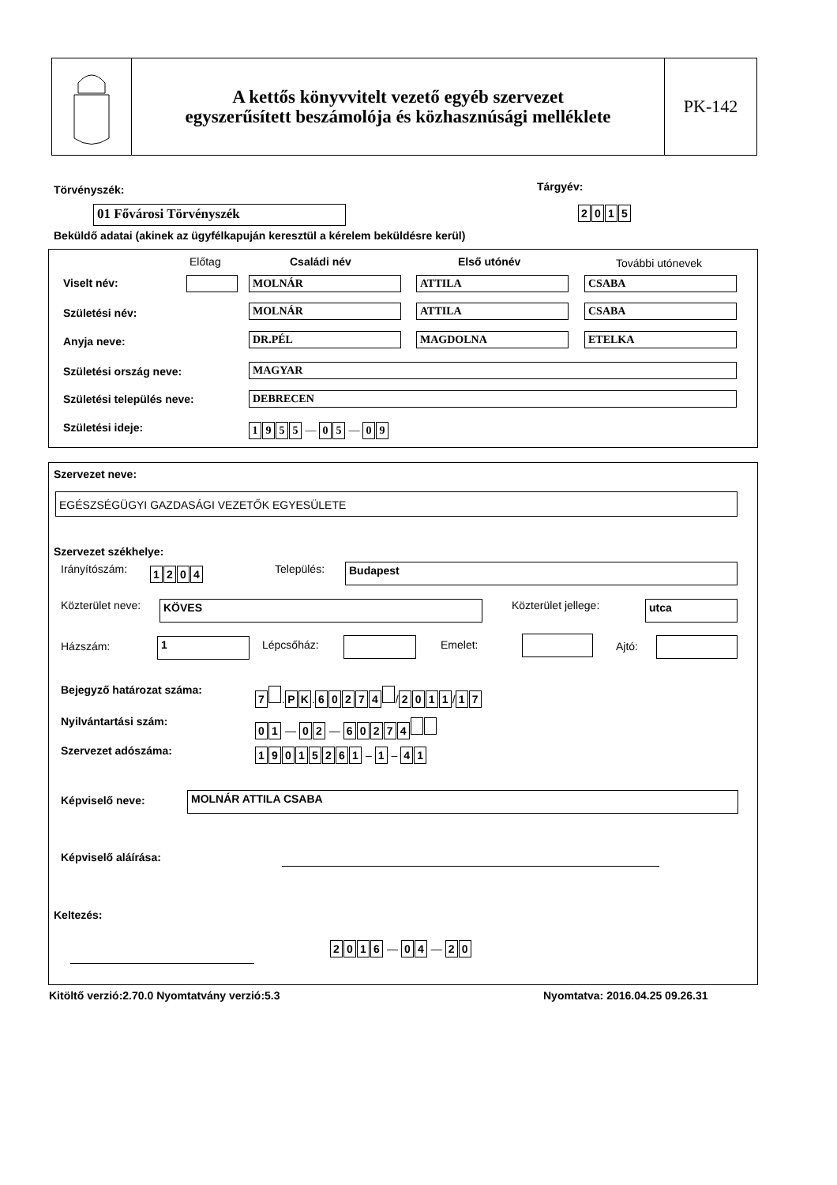A kettős könyvvitelt vezető egyéb szervezet
egyszerűsített beszámolója és közhasznúsági melléklete
PK-142
Törvényszék: Tárgyév:
01 Fővárosi Törvényszék 2015
Beküldő adatai (akinek az ügyfélkapuján keresztül a kérelem beküldésre kerül)
Előtag Családi név Első utónév További utónevek
Viselt név: MOLNÁR ATTILA CSABA
Születési név: MOLNÁR ATTILA CSABA
Anyja neve: DR.PÉL MAGDOLNA ETELKA
Születési ország neve: MAGYAR
Születési település neve: DEBRECEN
Születési ideje: 1955 — 0 5 — 0 9
Szervezet neve:
EGÉSZSÉGÜGYI GAZDASÁGI VEZETŐK EGYESÜLETE
Szervezet székhelye:
Irányítószám: 1204 Település: Budapest
Közterület neve: KÖVES Közterület jellege: utca
Házszám: 1 Lépcsőház: Emelet: Ajtó:
Bejegyző határozat száma: 7 . PK. 60274 / 2011 / 17
Nyilvántartási szám: 01 — 02 — 60274
Szervezet adószáma: 19015261 – 1 – 41
Képviselő neve: MOLNÁR ATTILA CSABA
Képviselő aláírása:
Keltezés:
2016 — 04 — 20
Kitöltő verzió:2.70.0 Nyomtatvány verzió:5.3
Nyomtatva: 2016.04.25 09.26.31